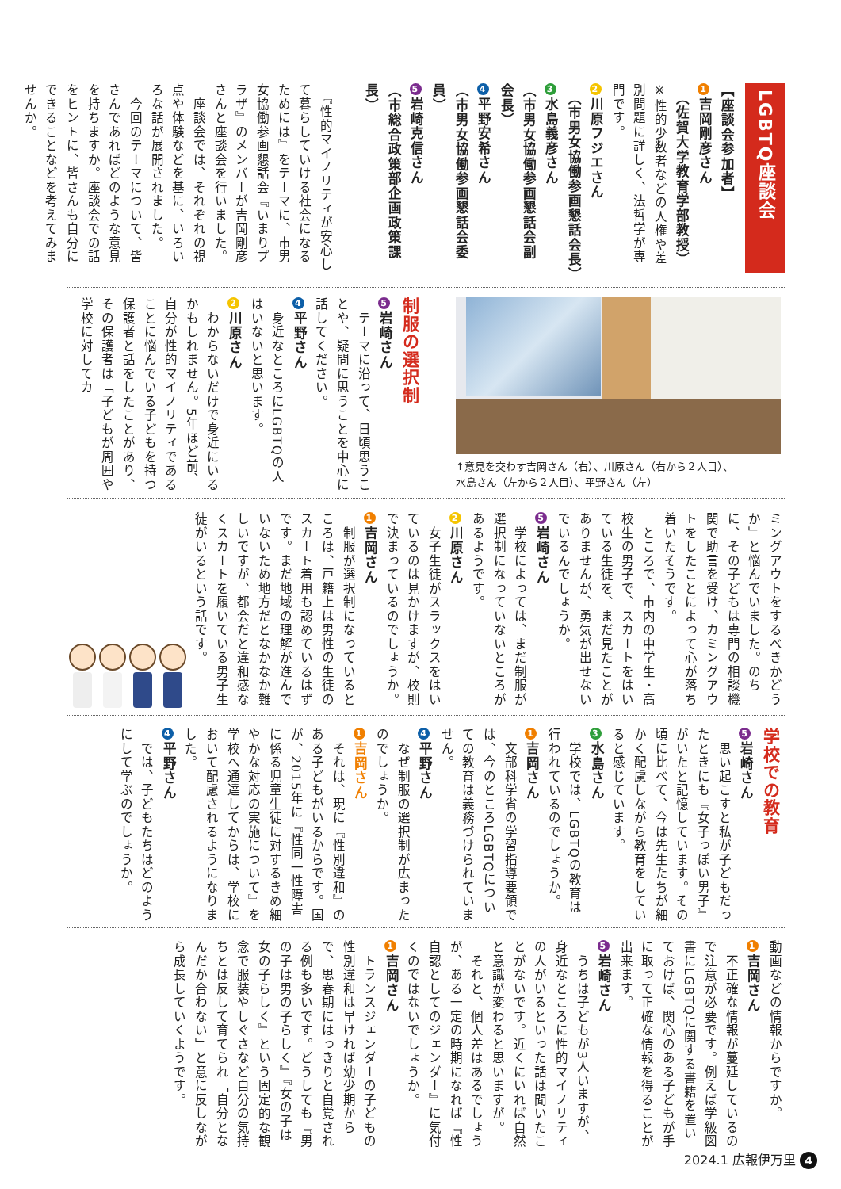LGBTQ座談会
【座談会参加者】
1 吉岡剛彦さん
　（佐賀大学教育学部教授）
※性的少数者などの人権や差別問題に詳しく、法哲学が専門です。
2 川原フジエさん
　（市男女協働参画懇話会長）
3 水島義彦さん
（市男女協働参画懇話会副会長）
4 平野安希さん
（市男女協働参画懇話会委員）
5 岩崎克信さん
（市総合政策部企画政策課長）
　『性的マイノリティが安心して暮らしていける社会になるためには』をテーマに、市男女協働参画懇話会『いまりプラザ』のメンバーが吉岡剛彦さんと座談会を行いました。
　座談会では、それぞれの視点や体験などを基に、いろいろな話が展開されました。
　今回のテーマについて、皆さんであればどのような意見を持ちますか。座談会での話をヒントに、皆さんも自分にできることなどを考えてみませんか。
↑意見を交わす吉岡さん（右）、川原さん（右から２人目）、
水島さん（左から２人目）、平野さん（左）
制服の選択制
5 岩崎さん
　テーマに沿って、日頃思うことや、疑問に思うことを中心に話してください。
4 平野さん
　身近なところにLGBTQの人はいないと思います。
2 川原さん
　わからないだけで身近にいるかもしれません。5年ほど前、自分が性的マイノリティであることに悩んでいる子どもを持つ保護者と話をしたことがあり、その保護者は「子どもが周囲や学校に対してカ
ミングアウトをするべきかどうか」と悩んでいました。のちに、その子どもは専門の相談機関で助言を受け、カミングアウトをしたことによって心が落ち着いたそうです。
　ところで、市内の中学生・高校生の男子で、スカートをはいている生徒を、まだ見たことがありませんが、勇気が出せないでいるんでしょうか。
5 岩崎さん
　学校によっては、まだ制服が選択制になっていないところがあるようです。
2 川原さん
　女子生徒がスラックスをはいているのは見かけますが、校則で決まっているのでしょうか。
1 吉岡さん
　制服が選択制になっているところは、戸籍上は男性の生徒のスカート着用も認めているはずです。まだ地域の理解が進んでいないため地方だとなかなか難しいですが、都会だと違和感なくスカートを履いている男子生徒がいるという話です。
学校での教育
5 岩崎さん
　思い起こすと私が子どもだったときにも『女子っぽい男子』がいたと記憶しています。その頃に比べて、今は先生たちが細かく配慮しながら教育をしていると感じています。
3 水島さん
　学校では、LGBTQの教育は行われているのでしょうか。
1 吉岡さん
　文部科学省の学習指導要領では、今のところLGBTQについての教育は義務づけられていません。
4 平野さん
　なぜ制服の選択制が広まったのでしょうか。
1 吉岡さん
　それは、現に『性別違和』のある子どもがいるからです。国が、2015年に『性同一性障害に係る児童生徒に対するきめ細やかな対応の実施について』を学校へ通達してからは、学校において配慮されるようになりました。
4 平野さん
　では、子どもたちはどのようにして学ぶのでしょうか。
動画などの情報からですか。
1 吉岡さん
　不正確な情報が蔓延しているので注意が必要です。例えば学級図書にLGBTQに関する書籍を置いておけば、関心のある子どもが手に取って正確な情報を得ることが出来ます。
5 岩崎さん
　うちは子どもが3人いますが、身近なところに性的マイノリティの人がいるといった話は聞いたことがないです。近くにいれば自然と意識が変わると思いますが。
　それと、個人差はあるでしょうが、ある一定の時期になれば『性自認としてのジェンダー』に気付くのではないでしょうか。
1 吉岡さん
　トランスジェンダーの子どもの性別違和は早ければ幼少期からで、思春期にはっきりと自覚される例も多いです。どうしても『男の子は男の子らしく』『女の子は女の子らしく』という固定的な観念で服装やしぐさなど自分の気持ちとは反して育てられ「自分となんだか合わない」と意に反しながら成長していくようです。
2024.1 広報伊万里 4